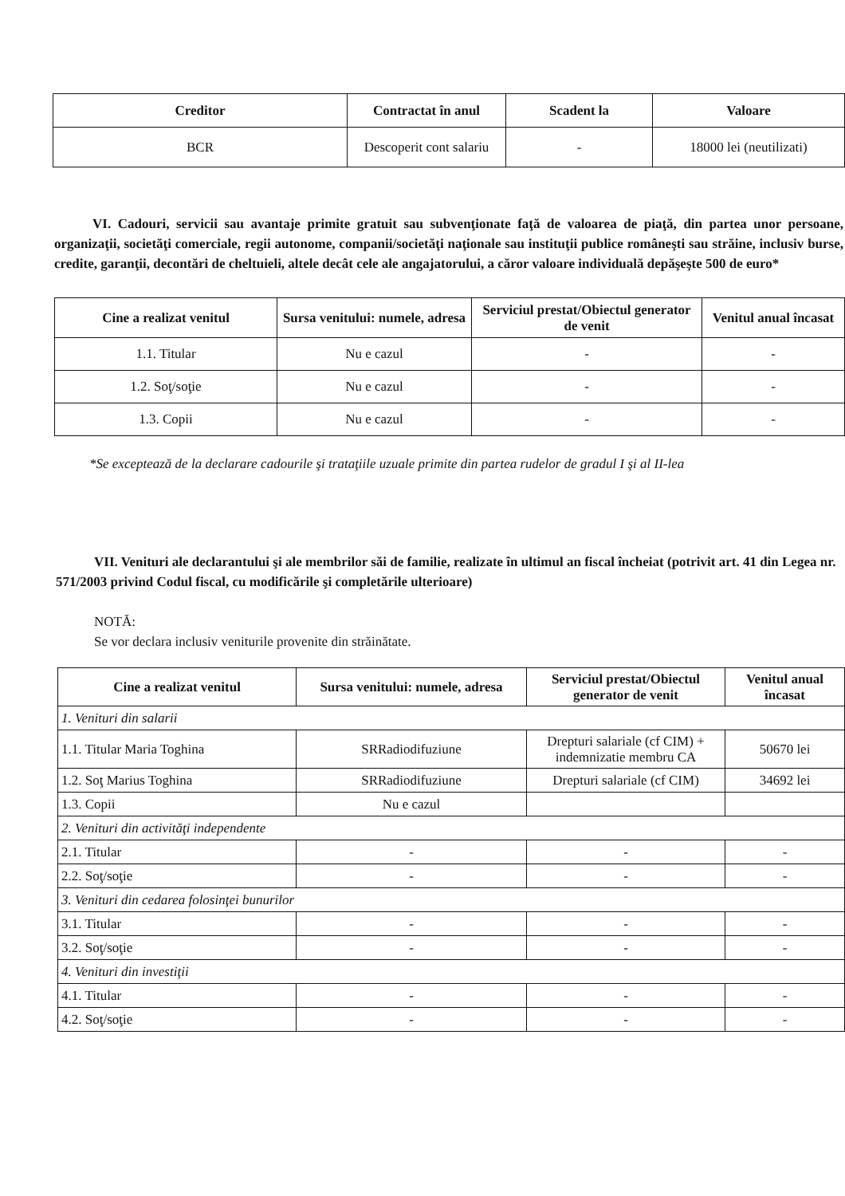| Creditor | Contractat în anul | Scadent la | Valoare |
| --- | --- | --- | --- |
| BCR | Descoperit cont salariu | - | 18000 lei (neutilizati) |
VI. Cadouri, servicii sau avantaje primite gratuit sau subvenţionate faţă de valoarea de piaţă, din partea unor persoane, organizaţii, societăţi comerciale, regii autonome, companii/societăţi naţionale sau instituţii publice româneşti sau străine, inclusiv burse, credite, garanţii, decontări de cheltuieli, altele decât cele ale angajatorului, a căror valoare individuală depăşeşte 500 de euro*
| Cine a realizat venitul | Sursa venitului: numele, adresa | Serviciul prestat/Obiectul generator de venit | Venitul anual încasat |
| --- | --- | --- | --- |
| 1.1. Titular | Nu e cazul | - | - |
| 1.2. Soţ/soţie | Nu e cazul | - | - |
| 1.3. Copii | Nu e cazul | - | - |
*Se exceptează de la declarare cadourile şi trataţiile uzuale primite din partea rudelor de gradul I şi al II-lea
VII. Venituri ale declarantului şi ale membrilor săi de familie, realizate în ultimul an fiscal încheiat (potrivit art. 41 din Legea nr. 571/2003 privind Codul fiscal, cu modificările şi completările ulterioare)
NOTĂ:
Se vor declara inclusiv veniturile provenite din străinătate.
| Cine a realizat venitul | Sursa venitului: numele, adresa | Serviciul prestat/Obiectul generator de venit | Venitul anual încasat |
| --- | --- | --- | --- |
| 1. Venituri din salarii | | | |
| 1.1. Titular Maria Toghina | SRRadiodifuziune | Drepturi salariale (cf CIM) + indemnizatie membru CA | 50670 lei |
| 1.2. Soţ Marius Toghina | SRRadiodifuziune | Drepturi salariale (cf CIM) | 34692 lei |
| 1.3. Copii | Nu e cazul | | |
| 2. Venituri din activităţi independente | | | |
| 2.1. Titular | - | - | - |
| 2.2. Soţ/soţie | - | - | - |
| 3. Venituri din cedarea folosinţei bunurilor | | | |
| 3.1. Titular | - | - | - |
| 3.2. Soţ/soţie | - | - | - |
| 4. Venituri din investiţii | | | |
| 4.1. Titular | - | - | - |
| 4.2. Soţ/soţie | - | - | - |